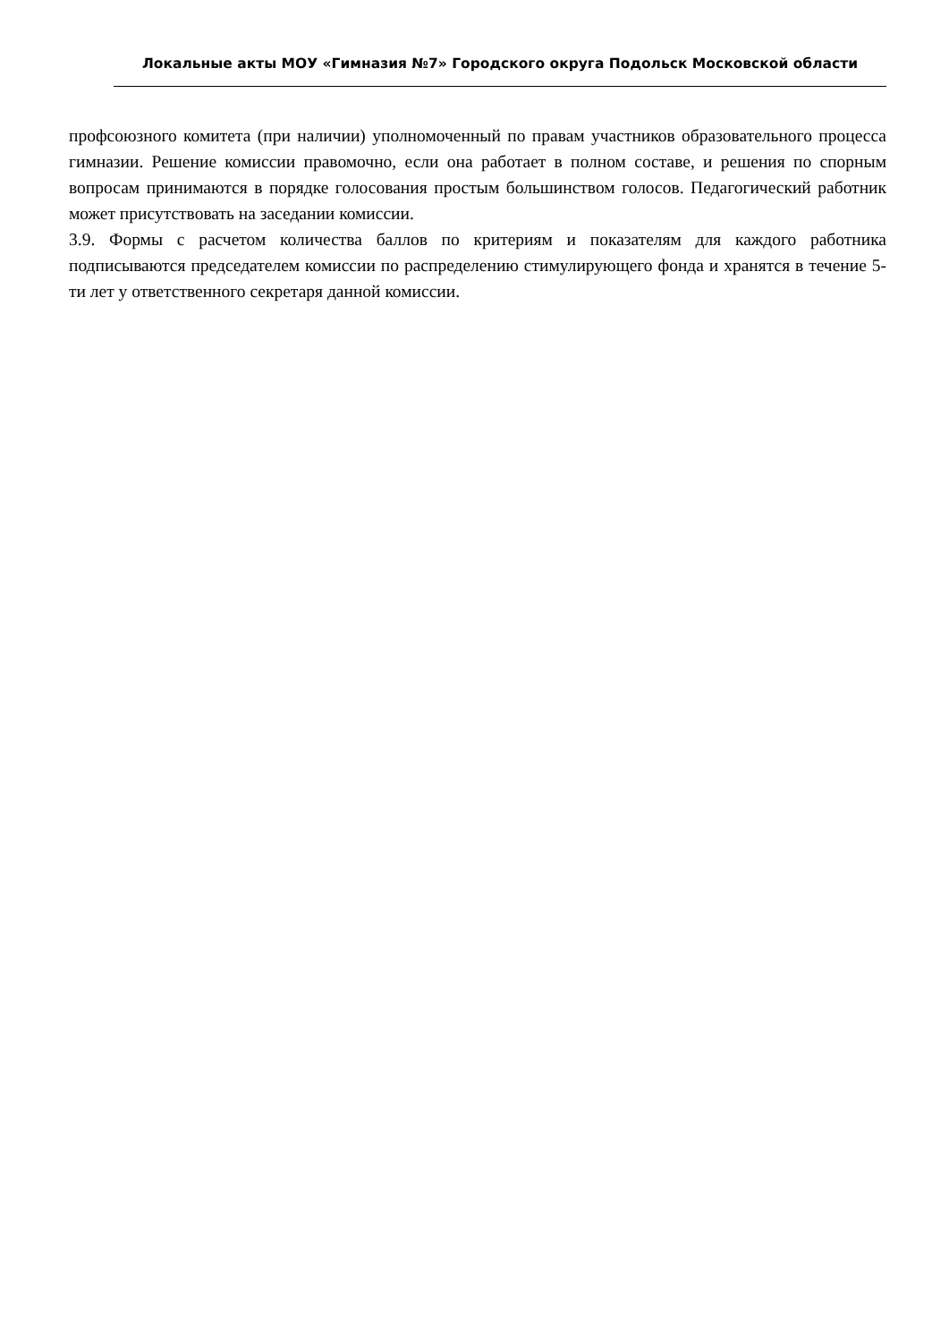Локальные акты МОУ «Гимназия №7» Городского округа Подольск Московской области
профсоюзного комитета (при наличии) уполномоченный по правам участников образовательного процесса гимназии. Решение комиссии правомочно, если она работает в полном составе, и решения по спорным вопросам принимаются в порядке голосования простым большинством голосов. Педагогический работник может присутствовать на заседании комиссии.
3.9. Формы с расчетом количества баллов по критериям и показателям для каждого работника подписываются председателем комиссии по распределению стимулирующего фонда и хранятся в течение 5-ти лет у ответственного секретаря данной комиссии.